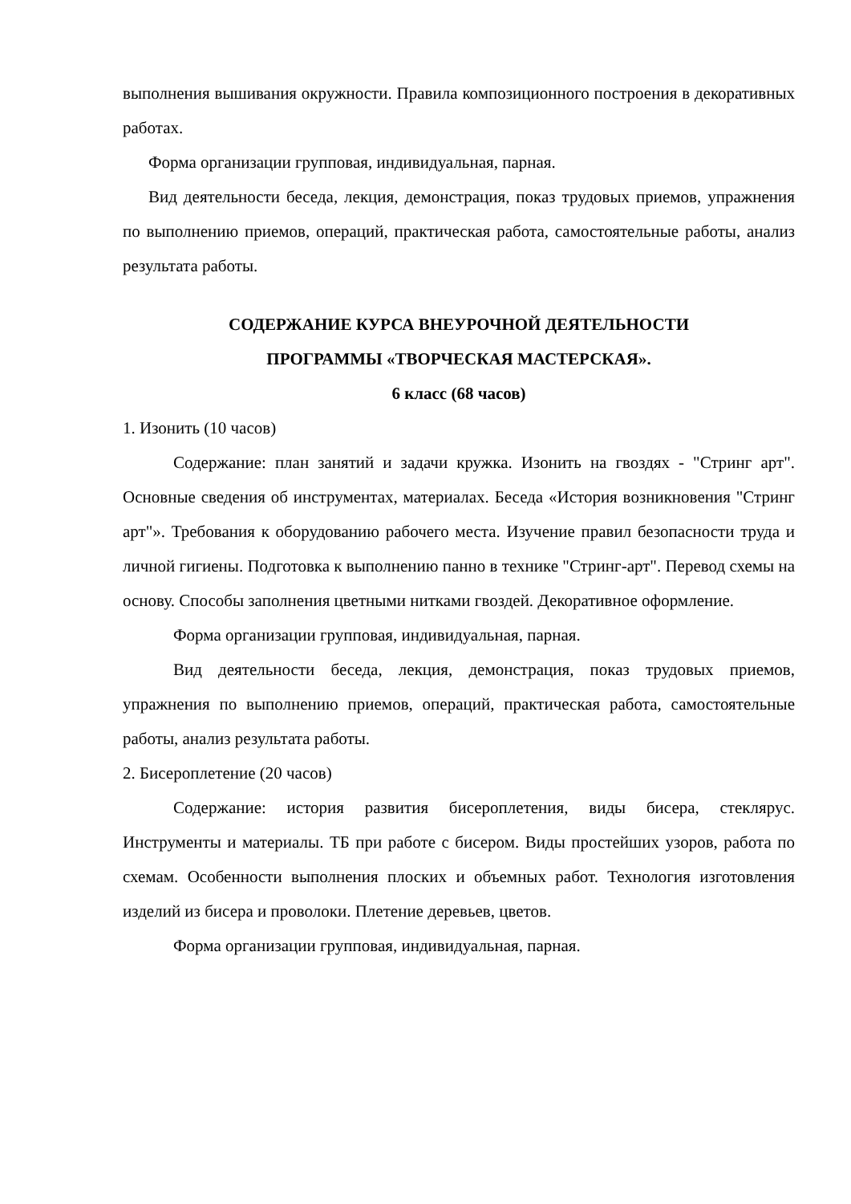выполнения вышивания окружности. Правила композиционного построения в декоративных работах.
Форма организации групповая, индивидуальная, парная.
Вид деятельности беседа, лекция, демонстрация, показ трудовых приемов, упражнения по выполнению приемов, операций, практическая работа, самостоятельные работы, анализ результата работы.
СОДЕРЖАНИЕ КУРСА ВНЕУРОЧНОЙ ДЕЯТЕЛЬНОСТИ
ПРОГРАММЫ «ТВОРЧЕСКАЯ МАСТЕРСКАЯ».
6 класс (68 часов)
1. Изонить (10 часов)
Содержание: план занятий и задачи кружка. Изонить на гвоздях - "Стринг арт". Основные сведения об инструментах, материалах. Беседа «История возникновения "Стринг арт"». Требования к оборудованию рабочего места. Изучение правил безопасности труда и личной гигиены. Подготовка к выполнению панно в технике "Стринг-арт". Перевод схемы на основу. Способы заполнения цветными нитками гвоздей. Декоративное оформление.
Форма организации групповая, индивидуальная, парная.
Вид деятельности беседа, лекция, демонстрация, показ трудовых приемов, упражнения по выполнению приемов, операций, практическая работа, самостоятельные работы, анализ результата работы.
2. Бисероплетение (20 часов)
Содержание: история развития бисероплетения, виды бисера, стеклярус. Инструменты и материалы. ТБ при работе с бисером. Виды простейших узоров, работа по схемам. Особенности выполнения плоских и объемных работ. Технология изготовления изделий из бисера и проволоки. Плетение деревьев, цветов.
Форма организации групповая, индивидуальная, парная.